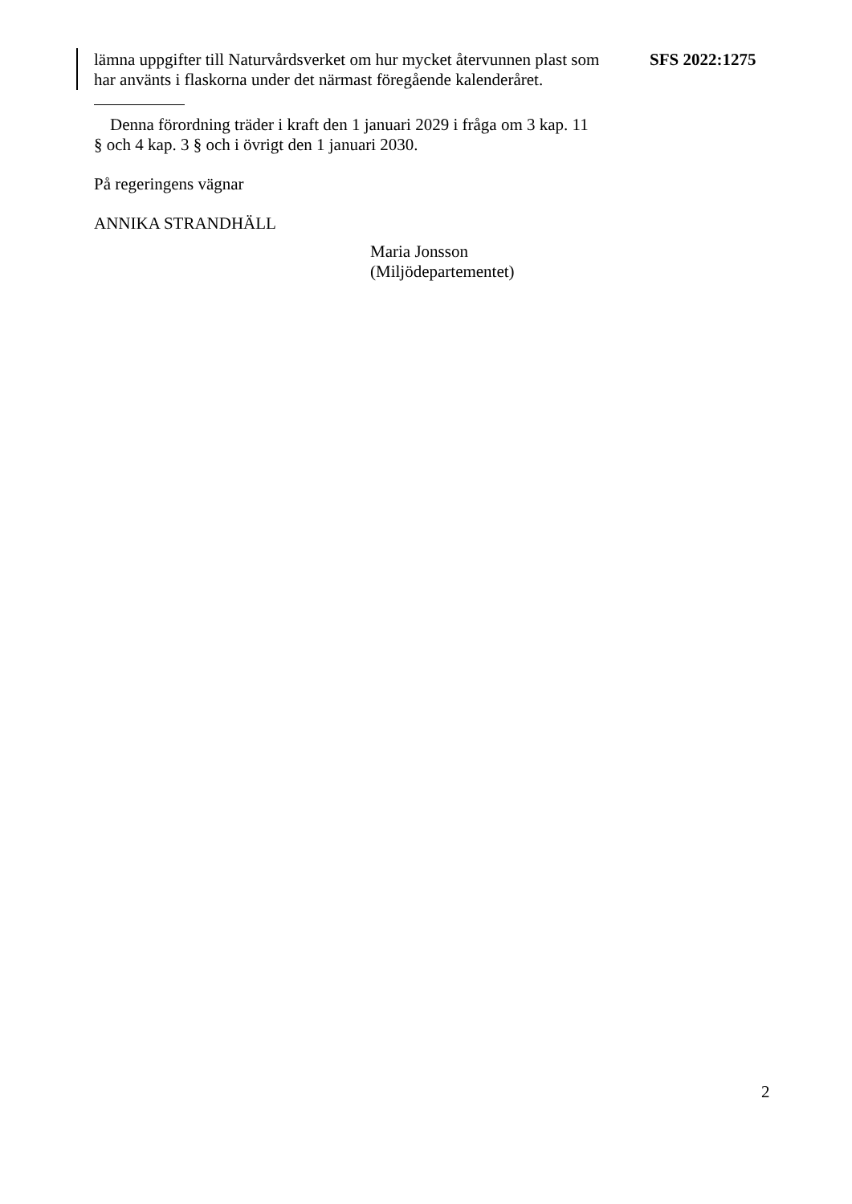lämna uppgifter till Naturvårdsverket om hur mycket återvunnen plast som har använts i flaskorna under det närmast föregående kalenderåret.
SFS 2022:1275
Denna förordning träder i kraft den 1 januari 2029 i fråga om 3 kap. 11 § och 4 kap. 3 § och i övrigt den 1 januari 2030.
På regeringens vägnar
ANNIKA STRANDHÄLL
Maria Jonsson
(Miljödepartementet)
2